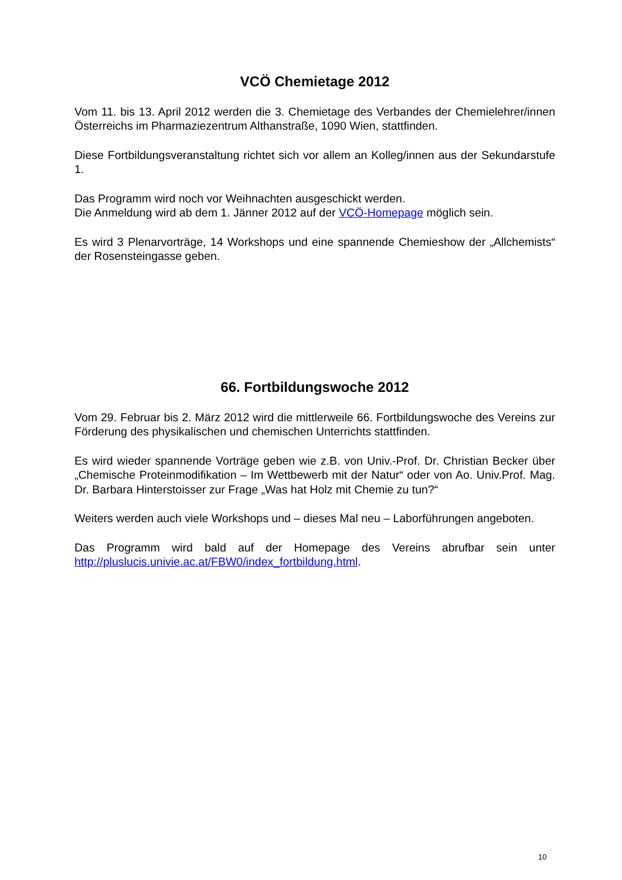VCÖ Chemietage 2012
Vom 11. bis 13. April 2012 werden die 3. Chemietage des Verbandes der Chemielehrer/innen Österreichs im Pharmaziezentrum Althanstraße, 1090 Wien, stattfinden.
Diese Fortbildungsveranstaltung richtet sich vor allem an Kolleg/innen aus der Sekundarstufe 1.
Das Programm wird noch vor Weihnachten ausgeschickt werden.
Die Anmeldung wird ab dem 1. Jänner 2012 auf der VCÖ-Homepage möglich sein.
Es wird 3 Plenarvorträge, 14 Workshops und eine spannende Chemieshow der „Allchemists“ der Rosensteingasse geben.
66. Fortbildungswoche 2012
Vom 29. Februar bis 2. März 2012 wird die mittlerweile 66. Fortbildungswoche des Vereins zur Förderung des physikalischen und chemischen Unterrichts stattfinden.
Es wird wieder spannende Vorträge geben wie z.B. von Univ.-Prof. Dr. Christian Becker über „Chemische Proteinmodifikation – Im Wettbewerb mit der Natur“ oder von Ao. Univ.Prof. Mag. Dr. Barbara Hinterstoisser zur Frage „Was hat Holz mit Chemie zu tun?“
Weiters werden auch viele Workshops und – dieses Mal neu – Laborführungen angeboten.
Das Programm wird bald auf der Homepage des Vereins abrufbar sein unter http://pluslucis.univie.ac.at/FBW0/index_fortbildung.html.
10